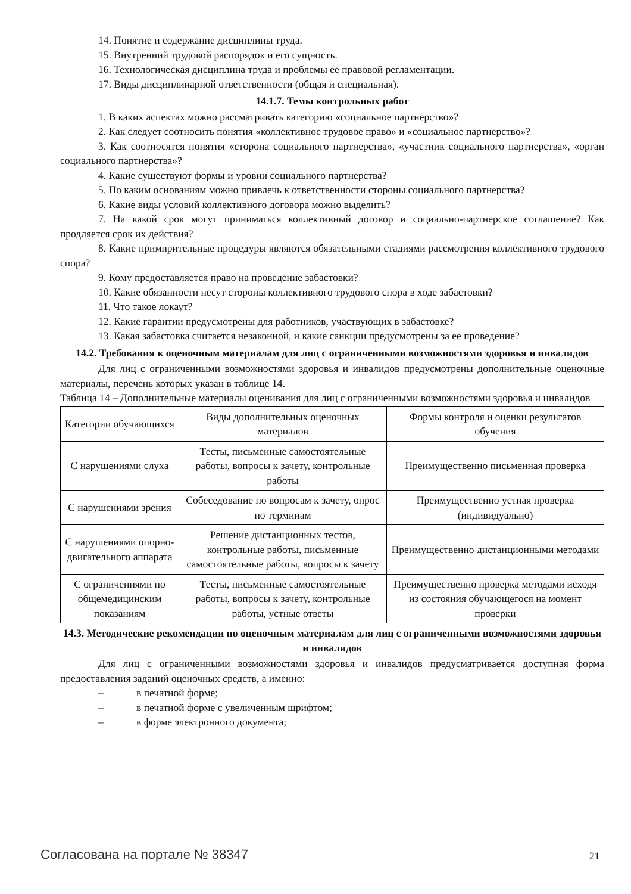14. Понятие и содержание дисциплины труда.
15. Внутренний трудовой распорядок и его сущность.
16. Технологическая дисциплина труда и проблемы ее правовой регламентации.
17. Виды дисциплинарной ответственности (общая и специальная).
14.1.7. Темы контрольных работ
1. В каких аспектах можно рассматривать категорию «социальное партнерство»?
2. Как следует соотносить понятия «коллективное трудовое право» и «социальное партнерство»?
3. Как соотносятся понятия «сторона социального партнерства», «участник социального партнерства», «орган социального партнерства»?
4. Какие существуют формы и уровни социального партнерства?
5. По каким основаниям можно привлечь к ответственности стороны социального партнерства?
6. Какие виды условий коллективного договора можно выделить?
7. На какой срок могут приниматься коллективный договор и социально-партнерское соглашение? Как продляется срок их действия?
8. Какие примирительные процедуры являются обязательными стадиями рассмотрения коллективного трудового спора?
9. Кому предоставляется право на проведение забастовки?
10. Какие обязанности несут стороны коллективного трудового спора в ходе забастовки?
11. Что такое локаут?
12. Какие гарантии предусмотрены для работников, участвующих в забастовке?
13. Какая забастовка считается незаконной, и какие санкции предусмотрены за ее проведение?
14.2. Требования к оценочным материалам для лиц с ограниченными возможностями здоровья и инвалидов
Для лиц с ограниченными возможностями здоровья и инвалидов предусмотрены дополнительные оценочные материалы, перечень которых указан в таблице 14.
Таблица 14 – Дополнительные материалы оценивания для лиц с ограниченными возможностями здоровья и инвалидов
| Категории обучающихся | Виды дополнительных оценочных материалов | Формы контроля и оценки результатов обучения |
| С нарушениями слуха | Тесты, письменные самостоятельные работы, вопросы к зачету, контрольные работы | Преимущественно письменная проверка |
| С нарушениями зрения | Собеседование по вопросам к зачету, опрос по терминам | Преимущественно устная проверка (индивидуально) |
| С нарушениями опорно-двигательного аппарата | Решение дистанционных тестов, контрольные работы, письменные самостоятельные работы, вопросы к зачету | Преимущественно дистанционными методами |
| С ограничениями по общемедицинским показаниям | Тесты, письменные самостоятельные работы, вопросы к зачету, контрольные работы, устные ответы | Преимущественно проверка методами исходя из состояния обучающегося на момент проверки |
14.3. Методические рекомендации по оценочным материалам для лиц с ограниченными возможностями здоровья и инвалидов
Для лиц с ограниченными возможностями здоровья и инвалидов предусматривается доступная форма предоставления заданий оценочных средств, а именно:
– в печатной форме;
– в печатной форме с увеличенным шрифтом;
– в форме электронного документа;
Согласована на портале № 38347 21